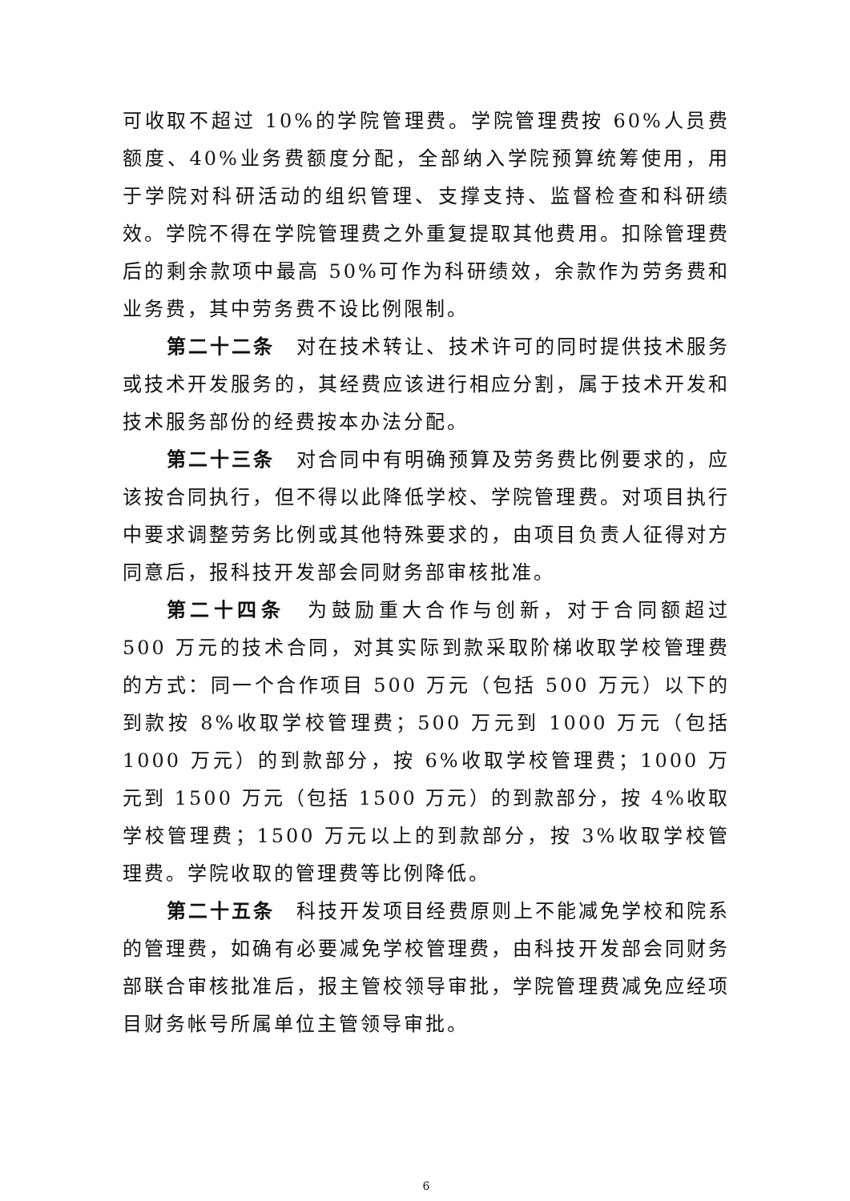可收取不超过 10%的学院管理费。学院管理费按 60%人员费额度、40%业务费额度分配，全部纳入学院预算统筹使用，用于学院对科研活动的组织管理、支撑支持、监督检查和科研绩效。学院不得在学院管理费之外重复提取其他费用。扣除管理费后的剩余款项中最高 50%可作为科研绩效，余款作为劳务费和业务费，其中劳务费不设比例限制。
第二十二条　对在技术转让、技术许可的同时提供技术服务或技术开发服务的，其经费应该进行相应分割，属于技术开发和技术服务部份的经费按本办法分配。
第二十三条　对合同中有明确预算及劳务费比例要求的，应该按合同执行，但不得以此降低学校、学院管理费。对项目执行中要求调整劳务比例或其他特殊要求的，由项目负责人征得对方同意后，报科技开发部会同财务部审核批准。
第二十四条　为鼓励重大合作与创新，对于合同额超过 500 万元的技术合同，对其实际到款采取阶梯收取学校管理费的方式：同一个合作项目 500 万元（包括 500 万元）以下的到款按 8%收取学校管理费；500 万元到 1000 万元（包括 1000 万元）的到款部分，按 6%收取学校管理费；1000 万元到 1500 万元（包括 1500 万元）的到款部分，按 4%收取学校管理费；1500 万元以上的到款部分，按 3%收取学校管理费。学院收取的管理费等比例降低。
第二十五条　科技开发项目经费原则上不能减免学校和院系的管理费，如确有必要减免学校管理费，由科技开发部会同财务部联合审核批准后，报主管校领导审批，学院管理费减免应经项目财务帐号所属单位主管领导审批。
6